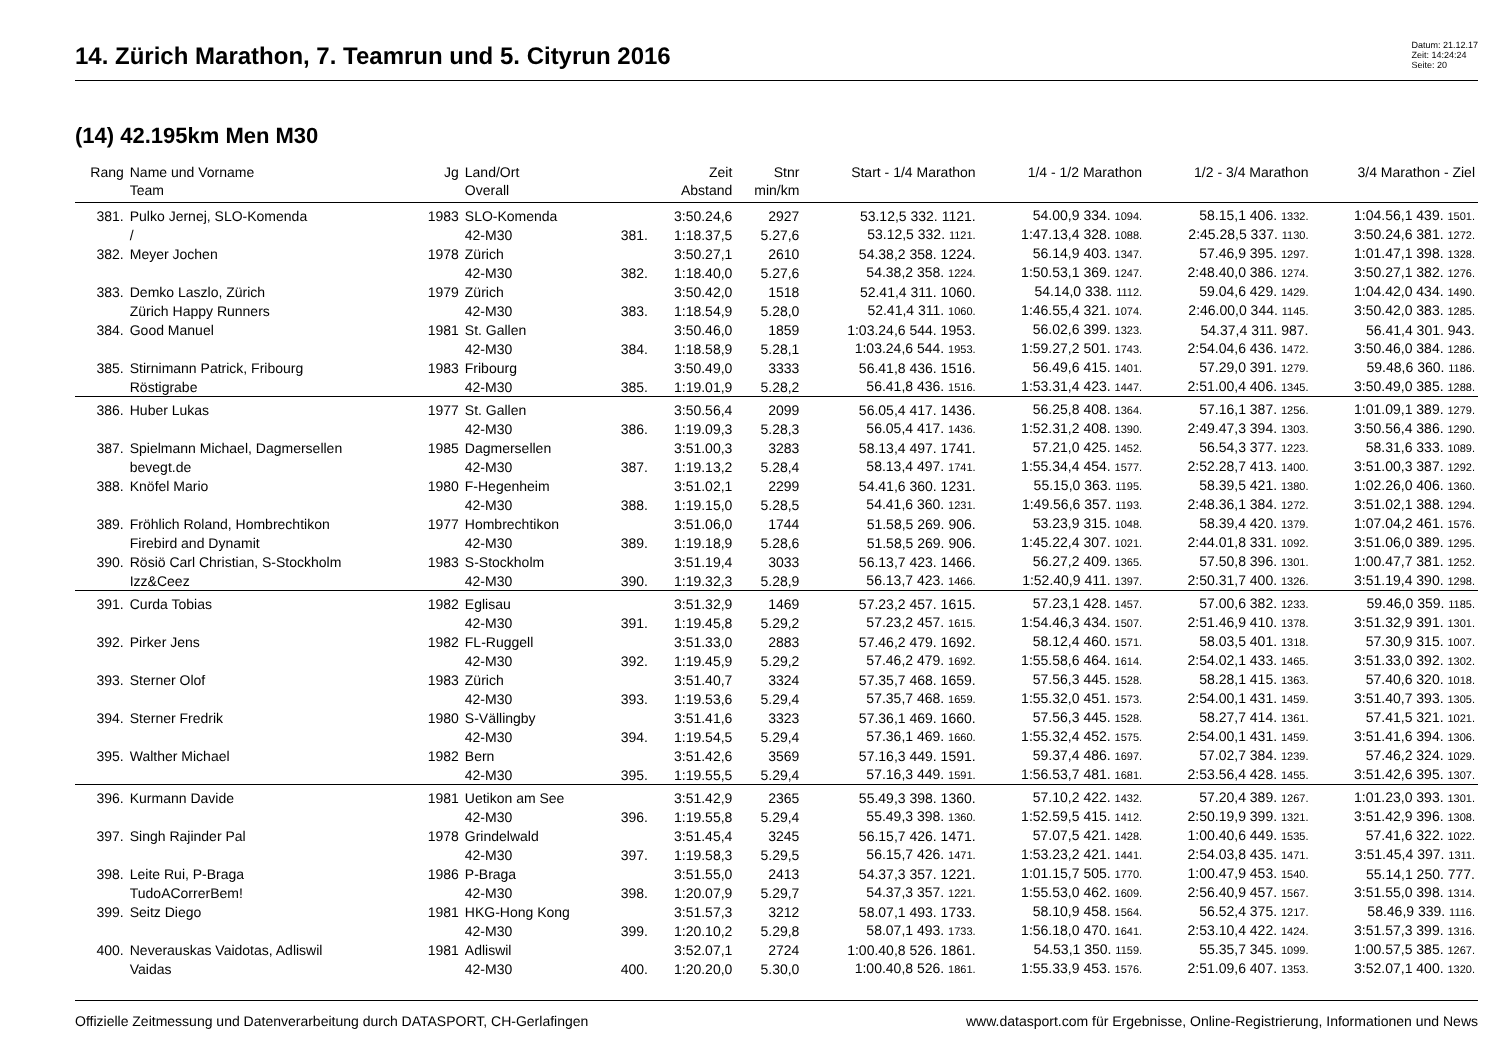14. Zürich Marathon, 7. Teamrun und 5. Cityrun 2016
Datum: 21.12.17
Zeit: 14:24:24
Seite: 20
(14) 42.195km Men M30
| Rang | Name und Vorname | Jg | Land/Ort | | Zeit | Stnr | Start - 1/4 Marathon | 1/4 - 1/2 Marathon | 1/2 - 3/4 Marathon | 3/4 Marathon - Ziel |
| --- | --- | --- | --- | --- | --- | --- | --- | --- | --- | --- |
| | Team | | Overall | | Abstand | min/km | | | | |
| 381. | Pulko Jernej, SLO-Komenda | 1983 | SLO-Komenda | | 3:50.24,6 | 2927 | 53.12,5 332. 1121. | 54.00,9 334. 1094. | 58.15,1 406. 1332. | 1:04.56,1 439. 1501. |
| | / | | 42-M30 | 381. | 1:18.37,5 | 5.27,6 | 53.12,5 332. 1121. | 1:47.13,4 328. 1088. | 2:45.28,5 337. 1130. | 3:50.24,6 381. 1272. |
| 382. | Meyer Jochen | 1978 | Zürich | | 3:50.27,1 | 2610 | 54.38,2 358. 1224. | 56.14,9 403. 1347. | 57.46,9 395. 1297. | 1:01.47,1 398. 1328. |
| | | | 42-M30 | 382. | 1:18.40,0 | 5.27,6 | 54.38,2 358. 1224. | 1:50.53,1 369. 1247. | 2:48.40,0 386. 1274. | 3:50.27,1 382. 1276. |
| 383. | Demko Laszlo, Zürich | 1979 | Zürich | | 3:50.42,0 | 1518 | 52.41,4 311. 1060. | 54.14,0 338. 1112. | 59.04,6 429. 1429. | 1:04.42,0 434. 1490. |
| | Zürich Happy Runners | | 42-M30 | 383. | 1:18.54,9 | 5.28,0 | 52.41,4 311. 1060. | 1:46.55,4 321. 1074. | 2:46.00,0 344. 1145. | 3:50.42,0 383. 1285. |
| 384. | Good Manuel | 1981 | St. Gallen | | 3:50.46,0 | 1859 | 1:03.24,6 544. 1953. | 56.02,6 399. 1323. | 54.37,4 311. 987. | 56.41,4 301. 943. |
| | | | 42-M30 | 384. | 1:18.58,9 | 5.28,1 | 1:03.24,6 544. 1953. | 1:59.27,2 501. 1743. | 2:54.04,6 436. 1472. | 3:50.46,0 384. 1286. |
| 385. | Stirnimann Patrick, Fribourg | 1983 | Fribourg | | 3:50.49,0 | 3333 | 56.41,8 436. 1516. | 56.49,6 415. 1401. | 57.29,0 391. 1279. | 59.48,6 360. 1186. |
| | Röstigrabe | | 42-M30 | 385. | 1:19.01,9 | 5.28,2 | 56.41,8 436. 1516. | 1:53.31,4 423. 1447. | 2:51.00,4 406. 1345. | 3:50.49,0 385. 1288. |
| 386. | Huber Lukas | 1977 | St. Gallen | | 3:50.56,4 | 2099 | 56.05,4 417. 1436. | 56.25,8 408. 1364. | 57.16,1 387. 1256. | 1:01.09,1 389. 1279. |
| | | | 42-M30 | 386. | 1:19.09,3 | 5.28,3 | 56.05,4 417. 1436. | 1:52.31,2 408. 1390. | 2:49.47,3 394. 1303. | 3:50.56,4 386. 1290. |
| 387. | Spielmann Michael, Dagmersellen | 1985 | Dagmersellen | | 3:51.00,3 | 3283 | 58.13,4 497. 1741. | 57.21,0 425. 1452. | 56.54,3 377. 1223. | 58.31,6 333. 1089. |
| | bevegt.de | | 42-M30 | 387. | 1:19.13,2 | 5.28,4 | 58.13,4 497. 1741. | 1:55.34,4 454. 1577. | 2:52.28,7 413. 1400. | 3:51.00,3 387. 1292. |
| 388. | Knöfel Mario | 1980 | F-Hegenheim | | 3:51.02,1 | 2299 | 54.41,6 360. 1231. | 55.15,0 363. 1195. | 58.39,5 421. 1380. | 1:02.26,0 406. 1360. |
| | | | 42-M30 | 388. | 1:19.15,0 | 5.28,5 | 54.41,6 360. 1231. | 1:49.56,6 357. 1193. | 2:48.36,1 384. 1272. | 3:51.02,1 388. 1294. |
| 389. | Fröhlich Roland, Hombrechtikon | 1977 | Hombrechtikon | | 3:51.06,0 | 1744 | 51.58,5 269. 906. | 53.23,9 315. 1048. | 58.39,4 420. 1379. | 1:07.04,2 461. 1576. |
| | Firebird and Dynamit | | 42-M30 | 389. | 1:19.18,9 | 5.28,6 | 51.58,5 269. 906. | 1:45.22,4 307. 1021. | 2:44.01,8 331. 1092. | 3:51.06,0 389. 1295. |
| 390. | Rösiö Carl Christian, S-Stockholm | 1983 | S-Stockholm | | 3:51.19,4 | 3033 | 56.13,7 423. 1466. | 56.27,2 409. 1365. | 57.50,8 396. 1301. | 1:00.47,7 381. 1252. |
| | Izz&Ceez | | 42-M30 | 390. | 1:19.32,3 | 5.28,9 | 56.13,7 423. 1466. | 1:52.40,9 411. 1397. | 2:50.31,7 400. 1326. | 3:51.19,4 390. 1298. |
| 391. | Curda Tobias | 1982 | Eglisau | | 3:51.32,9 | 1469 | 57.23,2 457. 1615. | 57.23,1 428. 1457. | 57.00,6 382. 1233. | 59.46,0 359. 1185. |
| | | | 42-M30 | 391. | 1:19.45,8 | 5.29,2 | 57.23,2 457. 1615. | 1:54.46,3 434. 1507. | 2:51.46,9 410. 1378. | 3:51.32,9 391. 1301. |
| 392. | Pirker Jens | 1982 | FL-Ruggell | | 3:51.33,0 | 2883 | 57.46,2 479. 1692. | 58.12,4 460. 1571. | 58.03,5 401. 1318. | 57.30,9 315. 1007. |
| | | | 42-M30 | 392. | 1:19.45,9 | 5.29,2 | 57.46,2 479. 1692. | 1:55.58,6 464. 1614. | 2:54.02,1 433. 1465. | 3:51.33,0 392. 1302. |
| 393. | Sterner Olof | 1983 | Zürich | | 3:51.40,7 | 3324 | 57.35,7 468. 1659. | 57.56,3 445. 1528. | 58.28,1 415. 1363. | 57.40,6 320. 1018. |
| | | | 42-M30 | 393. | 1:19.53,6 | 5.29,4 | 57.35,7 468. 1659. | 1:55.32,0 451. 1573. | 2:54.00,1 431. 1459. | 3:51.40,7 393. 1305. |
| 394. | Sterner Fredrik | 1980 | S-Vällingby | | 3:51.41,6 | 3323 | 57.36,1 469. 1660. | 57.56,3 445. 1528. | 58.27,7 414. 1361. | 57.41,5 321. 1021. |
| | | | 42-M30 | 394. | 1:19.54,5 | 5.29,4 | 57.36,1 469. 1660. | 1:55.32,4 452. 1575. | 2:54.00,1 431. 1459. | 3:51.41,6 394. 1306. |
| 395. | Walther Michael | 1982 | Bern | | 3:51.42,6 | 3569 | 57.16,3 449. 1591. | 59.37,4 486. 1697. | 57.02,7 384. 1239. | 57.46,2 324. 1029. |
| | | | 42-M30 | 395. | 1:19.55,5 | 5.29,4 | 57.16,3 449. 1591. | 1:56.53,7 481. 1681. | 2:53.56,4 428. 1455. | 3:51.42,6 395. 1307. |
| 396. | Kurmann Davide | 1981 | Uetikon am See | | 3:51.42,9 | 2365 | 55.49,3 398. 1360. | 57.10,2 422. 1432. | 57.20,4 389. 1267. | 1:01.23,0 393. 1301. |
| | | | 42-M30 | 396. | 1:19.55,8 | 5.29,4 | 55.49,3 398. 1360. | 1:52.59,5 415. 1412. | 2:50.19,9 399. 1321. | 3:51.42,9 396. 1308. |
| 397. | Singh Rajinder Pal | 1978 | Grindelwald | | 3:51.45,4 | 3245 | 56.15,7 426. 1471. | 57.07,5 421. 1428. | 1:00.40,6 449. 1535. | 57.41,6 322. 1022. |
| | | | 42-M30 | 397. | 1:19.58,3 | 5.29,5 | 56.15,7 426. 1471. | 1:53.23,2 421. 1441. | 2:54.03,8 435. 1471. | 3:51.45,4 397. 1311. |
| 398. | Leite Rui, P-Braga | 1986 | P-Braga | | 3:51.55,0 | 2413 | 54.37,3 357. 1221. | 1:01.15,7 505. 1770. | 1:00.47,9 453. 1540. | 55.14,1 250. 777. |
| | TudoACorrerBem! | | 42-M30 | 398. | 1:20.07,9 | 5.29,7 | 54.37,3 357. 1221. | 1:55.53,0 462. 1609. | 2:56.40,9 457. 1567. | 3:51.55,0 398. 1314. |
| 399. | Seitz Diego | 1981 | HKG-Hong Kong | | 3:51.57,3 | 3212 | 58.07,1 493. 1733. | 58.10,9 458. 1564. | 56.52,4 375. 1217. | 58.46,9 339. 1116. |
| | | | 42-M30 | 399. | 1:20.10,2 | 5.29,8 | 58.07,1 493. 1733. | 1:56.18,0 470. 1641. | 2:53.10,4 422. 1424. | 3:51.57,3 399. 1316. |
| 400. | Neverauskas Vaidotas, Adliswil | 1981 | Adliswil | | 3:52.07,1 | 2724 | 1:00.40,8 526. 1861. | 54.53,1 350. 1159. | 55.35,7 345. 1099. | 1:00.57,5 385. 1267. |
| | Vaidas | | 42-M30 | 400. | 1:20.20,0 | 5.30,0 | 1:00.40,8 526. 1861. | 1:55.33,9 453. 1576. | 2:51.09,6 407. 1353. | 3:52.07,1 400. 1320. |
Offizielle Zeitmessung und Datenverarbeitung durch DATASPORT, CH-Gerlafingen www.datasport.com für Ergebnisse, Online-Registrierung, Informationen und News